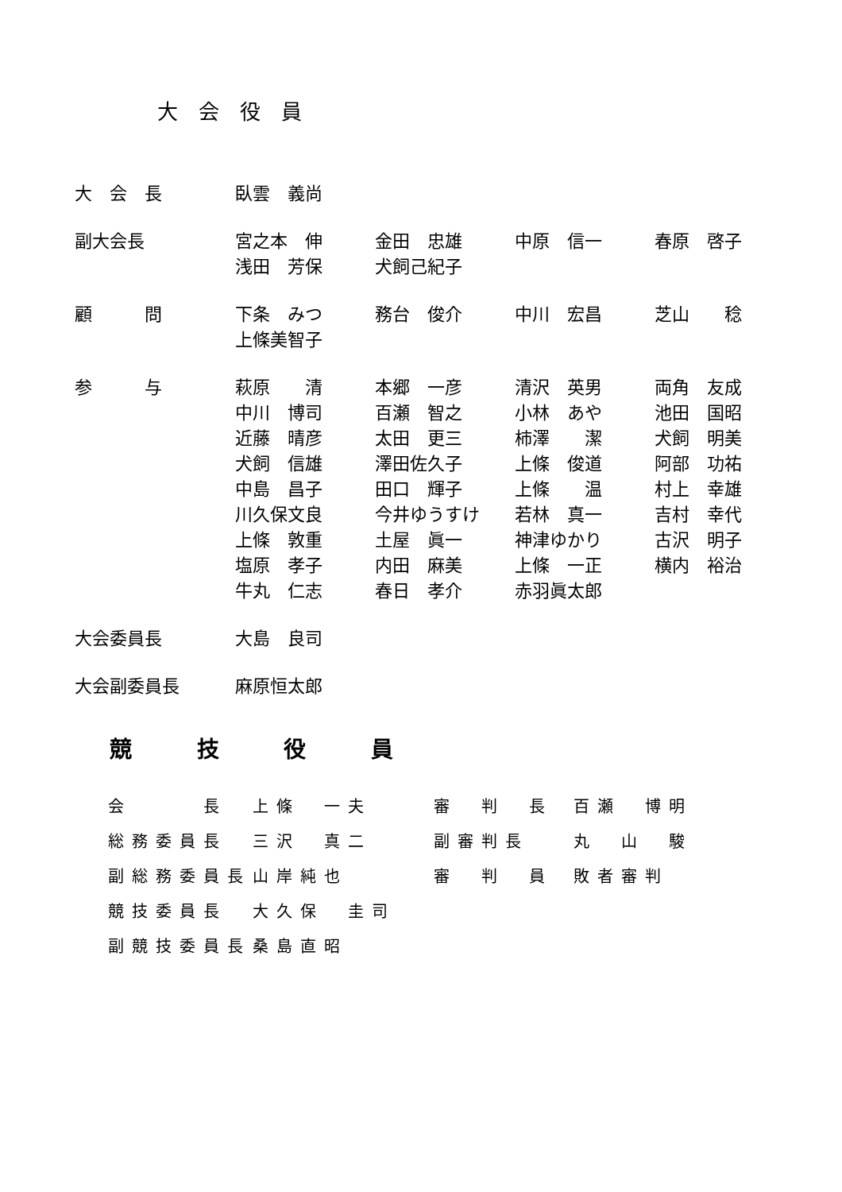大会役員
| 大 会 長 | 臥雲 義尚 | | | |
| 副大会長 | 宮之本 伸 | 金田 忠雄 | 中原 信一 | 春原 啓子 |
| | 浅田 芳保 | 犬飼己紀子 | | |
| 顧 問 | 下条 みつ | 務台 俊介 | 中川 宏昌 | 芝山 稔 |
| | 上條美智子 | | | |
| 参 与 | 萩原 清 | 本郷 一彦 | 清沢 英男 | 両角 友成 |
| | 中川 博司 | 百瀬 智之 | 小林 あや | 池田 国昭 |
| | 近藤 晴彦 | 太田 更三 | 柿澤 潔 | 犬飼 明美 |
| | 犬飼 信雄 | 澤田佐久子 | 上條 俊道 | 阿部 功祐 |
| | 中島 昌子 | 田口 輝子 | 上條 温 | 村上 幸雄 |
| | 川久保文良 | 今井ゆうすけ | 若林 真一 | 吉村 幸代 |
| | 上條 敦重 | 土屋 眞一 | 神津ゆかり | 古沢 明子 |
| | 塩原 孝子 | 内田 麻美 | 上條 一正 | 横内 裕治 |
| | 牛丸 仁志 | 春日 孝介 | 赤羽眞太郎 | |
| 大会委員長 | 大島 良司 | | | |
| 大会副委員長 | 麻原恒太郎 | | | |
競 技 役 員
| 会 長 | 上條 一夫 | 審 判 長 | 百瀬 博明 |
| 総務委員長 | 三沢 真二 | 副審判長 | 丸 山 駿 |
| 副総務委員長 | 山岸純也 | 審 判 員 | 敗者審判 |
| 競技委員長 | 大久保 圭司 | | |
| 副競技委員長 | 桑島直昭 | | |